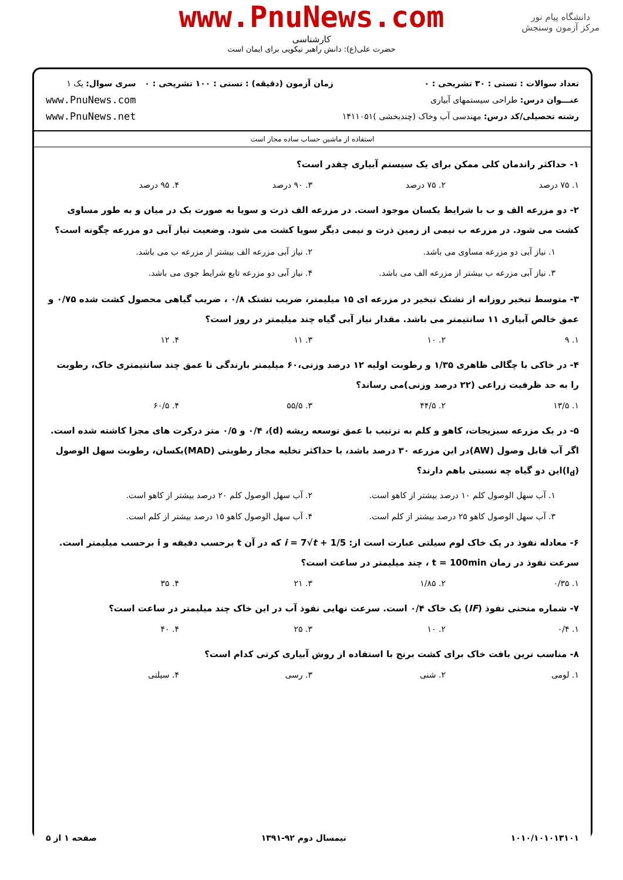www.PnuNews.com
کارشناسی
حضرت علی(ع): دانش راهبر نیکویی برای ایمان است
دانشگاه پیام نور
مرکز آزمون وسنجش
تعداد سوالات : تستی : ۳۰ تشریحی : ۰
عنـــوان درس: طراحی سیستمهای آبیاری
رشته تحصیلی/کد درس: مهندسی آب وخاک (چندبخشی )۱۴۱۱۰۵۱
زمان آزمون (دقیقه) : تستی : ۱۰۰ تشریحی : ۰
سری سوال: یک ۱
www.PnuNews.com
www.PnuNews.net
استفاده از ماشین حساب ساده مجاز است
۱- حداکثر راندمان کلی ممکن برای یک سیستم آبیاری چقدر است؟
۱. ۷۵ درصد ۲. ۷۵ درصد ۳. ۹۰ درصد ۴. ۹۵ درصد
۲- دو مزرعه الف و ب با شرایط یکسان موجود است. در مزرعه الف ذرت و سویا به صورت یک در میان و به طور مساوی کشت می شود. در مزرعه ب نیمی از زمین ذرت و نیمی دیگر سویا کشت می شود. وضعیت نیاز آبی دو مزرعه چگونه است؟
۱. نیاز آبی دو مزرعه مساوی می باشد. ۲. نیاز آبی مزرعه الف بیشتر از مزرعه ب می باشد. ۳. نیاز آبی مزرعه ب بیشتر از مزرعه الف می باشد. ۴. نیاز آبی دو مزرعه تابع شرایط جوی می باشد.
۳- متوسط تبخیر روزانه از تشتک تبخیر در مزرعه ای ۱۵ میلیمتر، ضریب تشتک ۰/۸ ، ضریب گیاهی محصول کشت شده ۰/۷۵ و عمق خالص آبیاری ۱۱ سانتیمتر می باشد. مقدار نیاز آبی گیاه چند میلیمتر در روز است؟
۱. ۹ ۲. ۱۰ ۳. ۱۱ ۴. ۱۲
۴- در خاکی با چگالی ظاهری ۱/۳۵ و رطوبت اولیه ۱۲ درصد وزنی،۶۰ میلیمتر بارندگی تا عمق چند سانتیمتری خاک، رطوبت را به حد ظرفیت زراعی (۲۲ درصد وزنی)می رساند؟
۱. ۱۳/۵ ۲. ۴۴/۵ ۳. ۵۵/۵ ۴. ۶۰/۵
۵- در یک مزرعه سبزیجات، کاهو و کلم به ترتیب با عمق توسعه ریشه (d)، ۰/۴ و ۰/۵ متر درکرت های مجزا کاشته شده است. اگر آب قابل وصول (AW)در این مزرعه ۳۰ درصد باشد، با حداکثر تخلیه مجاز رطوبتی (MAD)یکسان، رطوبت سهل الوصول (I<sub>d</sub>)این دو گیاه چه نسبتی باهم دارند؟
۱. آب سهل الوصول کلم ۱۰ درصد بیشتر از کاهو است. ۲. آب سهل الوصول کلم ۲۰ درصد بیشتر از کاهو است. ۳. آب سهل الوصول کاهو ۲۵ درصد بیشتر از کلم است. ۴. آب سهل الوصول کاهو ۱۵ درصد بیشتر از کلم است.
۶- معادله نفوذ در یک خاک لوم سیلتی عبارت است از: i = 7√t + 1/5 که در آن t برحسب دقیقه و i برحسب میلیمتر است. سرعت نفوذ در زمان t = 100min ، چند میلیمتر در ساعت است؟
۱. ۰/۳۵ ۲. ۱/۸۵ ۳. ۲۱ ۴. ۳۵
۷- شماره منحنی نفوذ (IF) یک خاک ۰/۴ است. سرعت نهایی نفوذ آب در این خاک چند میلیمتر در ساعت است؟
۱. ۰/۴ ۲. ۱۰ ۳. ۲۵ ۴. ۴۰
۸- مناسب ترین بافت خاک برای کشت برنج با استفاده از روش آبیاری کرتی کدام است؟
۱. لومی ۲. شنی ۳. رسی ۴. سیلتی
۱۰۱۰/۱۰۱۰۱۳۱۰۱ نیمسال دوم ۹۲-۱۳۹۱ صفحه ۱ از ۵